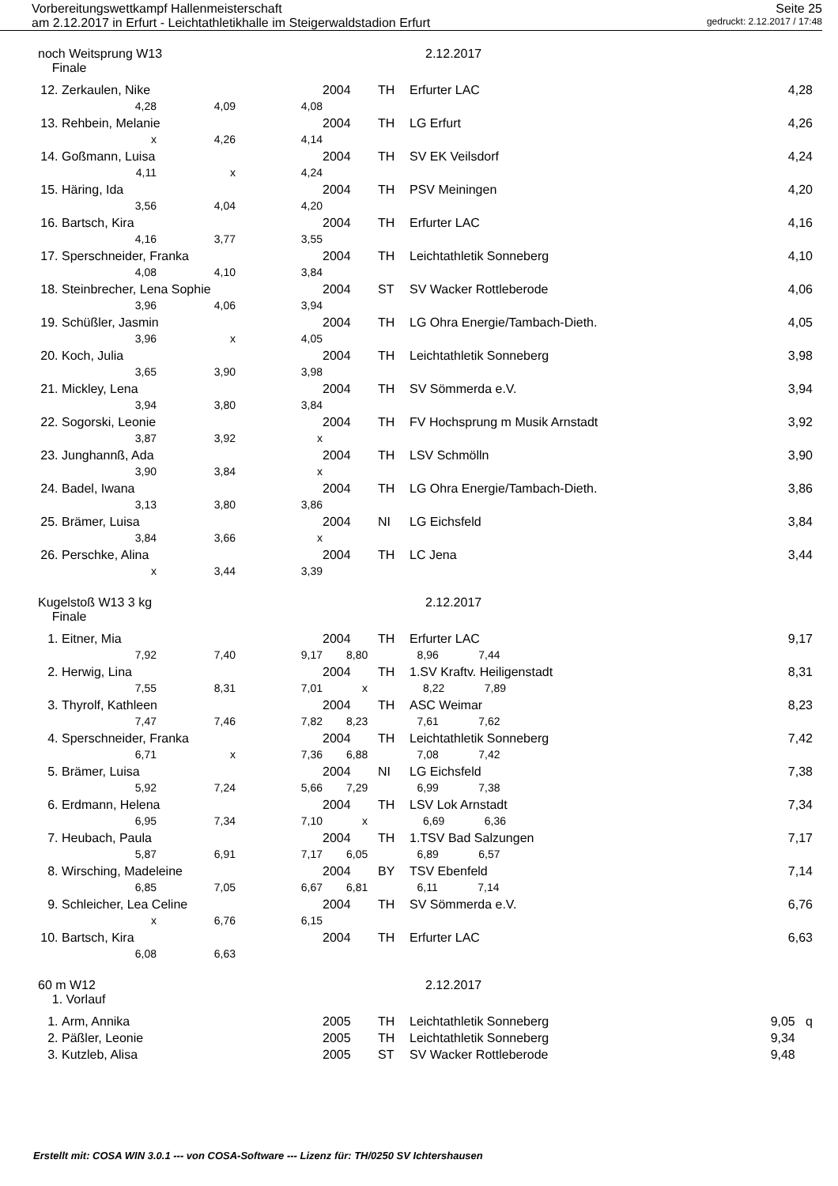Vorbereitungswettkampf Hallenmeisterschaft Seite 25
am 2.12.2017 in Erfurt - Leichtathletikhalle im Steigerwaldstadion Erfurt gedruckt: 2.12.2017 / 17:48
noch Weitsprung W13
Finale
2.12.2017
| 12. | Zerkaulen, Nike | | | 2004 | TH | Erfurter LAC | 4,28 |
| | 4,28 | 4,09 | 4,08 | | | | |
| 13. | Rehbein, Melanie | | | 2004 | TH | LG Erfurt | 4,26 |
| | x | 4,26 | 4,14 | | | | |
| 14. | Goßmann, Luisa | | | 2004 | TH | SV EK Veilsdorf | 4,24 |
| | 4,11 | x | 4,24 | | | | |
| 15. | Häring, Ida | | | 2004 | TH | PSV Meiningen | 4,20 |
| | 3,56 | 4,04 | 4,20 | | | | |
| 16. | Bartsch, Kira | | | 2004 | TH | Erfurter LAC | 4,16 |
| | 4,16 | 3,77 | 3,55 | | | | |
| 17. | Sperschneider, Franka | | | 2004 | TH | Leichtathletik Sonneberg | 4,10 |
| | 4,08 | 4,10 | 3,84 | | | | |
| 18. | Steinbrecher, Lena Sophie | | | 2004 | ST | SV Wacker Rottleberode | 4,06 |
| | 3,96 | 4,06 | 3,94 | | | | |
| 19. | Schüßler, Jasmin | | | 2004 | TH | LG Ohra Energie/Tambach-Dieth. | 4,05 |
| | 3,96 | x | 4,05 | | | | |
| 20. | Koch, Julia | | | 2004 | TH | Leichtathletik Sonneberg | 3,98 |
| | 3,65 | 3,90 | 3,98 | | | | |
| 21. | Mickley, Lena | | | 2004 | TH | SV Sömmerda e.V. | 3,94 |
| | 3,94 | 3,80 | 3,84 | | | | |
| 22. | Sogorski, Leonie | | | 2004 | TH | FV Hochsprung m Musik Arnstadt | 3,92 |
| | 3,87 | 3,92 | x | | | | |
| 23. | Junghannß, Ada | | | 2004 | TH | LSV Schmölln | 3,90 |
| | 3,90 | 3,84 | x | | | | |
| 24. | Badel, Iwana | | | 2004 | TH | LG Ohra Energie/Tambach-Dieth. | 3,86 |
| | 3,13 | 3,80 | 3,86 | | | | |
| 25. | Brämer, Luisa | | | 2004 | NI | LG Eichsfeld | 3,84 |
| | 3,84 | 3,66 | x | | | | |
| 26. | Perschke, Alina | | | 2004 | TH | LC Jena | 3,44 |
| | x | 3,44 | 3,39 | | | | |
Kugelstoß W13 3 kg
Finale
2.12.2017
| 1. | Eitner, Mia | | | 2004 | TH | Erfurter LAC | 9,17 |
| | 7,92 | 7,40 | 9,17 | 8,80 8,96 7,44 | | | |
| 2. | Herwig, Lina | | | 2004 | TH | 1.SV Kraftv. Heiligenstadt | 8,31 |
| | 7,55 | 8,31 | 7,01 | x 8,22 7,89 | | | |
| 3. | Thyrolf, Kathleen | | | 2004 | TH | ASC Weimar | 8,23 |
| | 7,47 | 7,46 | 7,82 | 8,23 7,61 7,62 | | | |
| 4. | Sperschneider, Franka | | | 2004 | TH | Leichtathletik Sonneberg | 7,42 |
| | 6,71 | x | 7,36 | 6,88 7,08 7,42 | | | |
| 5. | Brämer, Luisa | | | 2004 | NI | LG Eichsfeld | 7,38 |
| | 5,92 | 7,24 | 5,66 | 7,29 6,99 7,38 | | | |
| 6. | Erdmann, Helena | | | 2004 | TH | LSV Lok Arnstadt | 7,34 |
| | 6,95 | 7,34 | 7,10 | x 6,69 6,36 | | | |
| 7. | Heubach, Paula | | | 2004 | TH | 1.TSV Bad Salzungen | 7,17 |
| | 5,87 | 6,91 | 7,17 | 6,05 6,89 6,57 | | | |
| 8. | Wirsching, Madeleine | | | 2004 | BY | TSV Ebenfeld | 7,14 |
| | 6,85 | 7,05 | 6,67 | 6,81 6,11 7,14 | | | |
| 9. | Schleicher, Lea Celine | | | 2004 | TH | SV Sömmerda e.V. | 6,76 |
| | x | 6,76 | 6,15 | | | | |
| 10. | Bartsch, Kira | | | 2004 | TH | Erfurter LAC | 6,63 |
| | 6,08 | 6,63 | | | | | |
60 m W12
1. Vorlauf
2.12.2017
| 1. | Arm, Annika | 2005 | TH | Leichtathletik Sonneberg | 9,05 q |
| 2. | Päßler, Leonie | 2005 | TH | Leichtathletik Sonneberg | 9,34 |
| 3. | Kutzleb, Alisa | 2005 | ST | SV Wacker Rottleberode | 9,48 |
Erstellt mit: COSA WIN 3.0.1 --- von COSA-Software --- Lizenz für: TH/0250 SV Ichtershausen